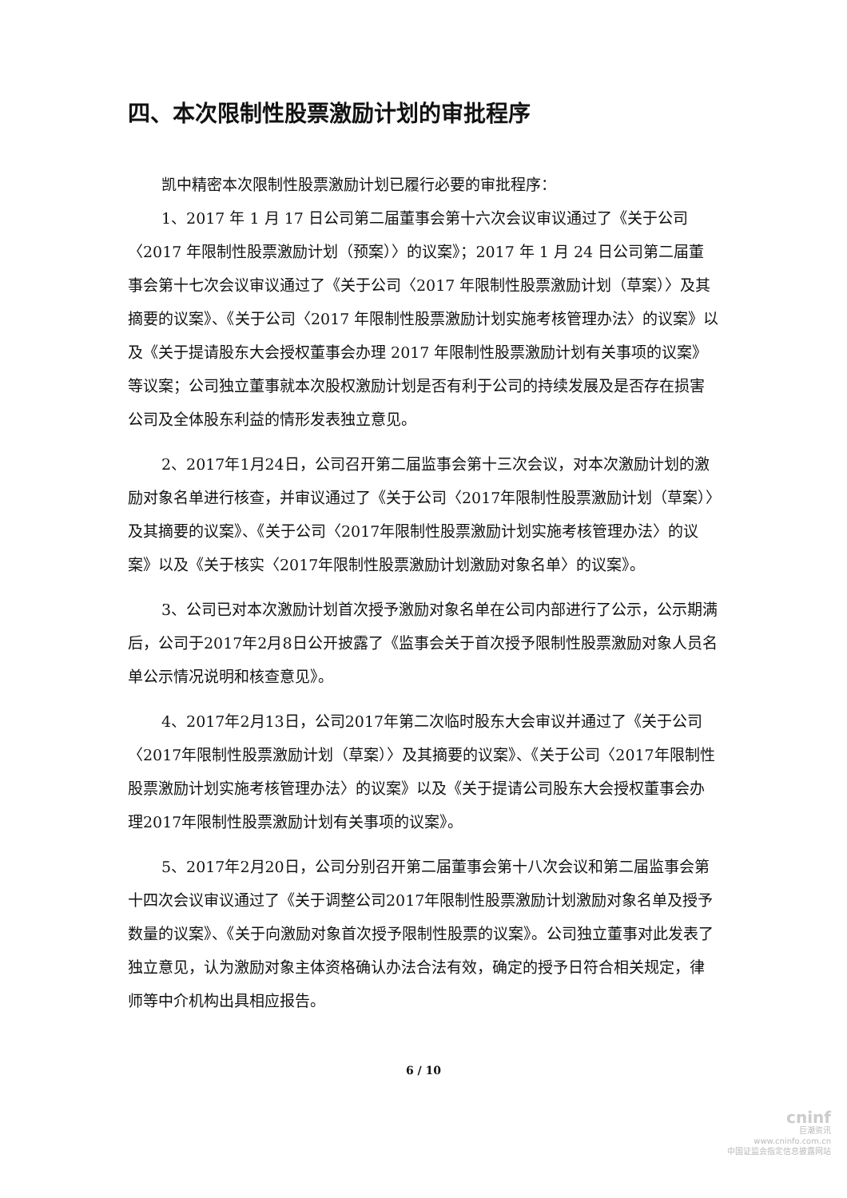四、本次限制性股票激励计划的审批程序
凯中精密本次限制性股票激励计划已履行必要的审批程序：
1、2017 年 1 月 17 日公司第二届董事会第十六次会议审议通过了《关于公司〈2017 年限制性股票激励计划（预案）〉的议案》；2017 年 1 月 24 日公司第二届董事会第十七次会议审议通过了《关于公司〈2017 年限制性股票激励计划（草案）〉及其摘要的议案》、《关于公司〈2017 年限制性股票激励计划实施考核管理办法〉的议案》以及《关于提请股东大会授权董事会办理 2017 年限制性股票激励计划有关事项的议案》等议案；公司独立董事就本次股权激励计划是否有利于公司的持续发展及是否存在损害公司及全体股东利益的情形发表独立意见。
2、2017年1月24日，公司召开第二届监事会第十三次会议，对本次激励计划的激励对象名单进行核查，并审议通过了《关于公司〈2017年限制性股票激励计划（草案）〉及其摘要的议案》、《关于公司〈2017年限制性股票激励计划实施考核管理办法〉的议案》以及《关于核实〈2017年限制性股票激励计划激励对象名单〉的议案》。
3、公司已对本次激励计划首次授予激励对象名单在公司内部进行了公示，公示期满后，公司于2017年2月8日公开披露了《监事会关于首次授予限制性股票激励对象人员名单公示情况说明和核查意见》。
4、2017年2月13日，公司2017年第二次临时股东大会审议并通过了《关于公司〈2017年限制性股票激励计划（草案）〉及其摘要的议案》、《关于公司〈2017年限制性股票激励计划实施考核管理办法〉的议案》以及《关于提请公司股东大会授权董事会办理2017年限制性股票激励计划有关事项的议案》。
5、2017年2月20日，公司分别召开第二届董事会第十八次会议和第二届监事会第十四次会议审议通过了《关于调整公司2017年限制性股票激励计划激励对象名单及授予数量的议案》、《关于向激励对象首次授予限制性股票的议案》。公司独立董事对此发表了独立意见，认为激励对象主体资格确认办法合法有效，确定的授予日符合相关规定，律师等中介机构出具相应报告。
6 / 10
cninf
巨潮资讯
www.cninfo.com.cn
中国证监会指定信息披露网站